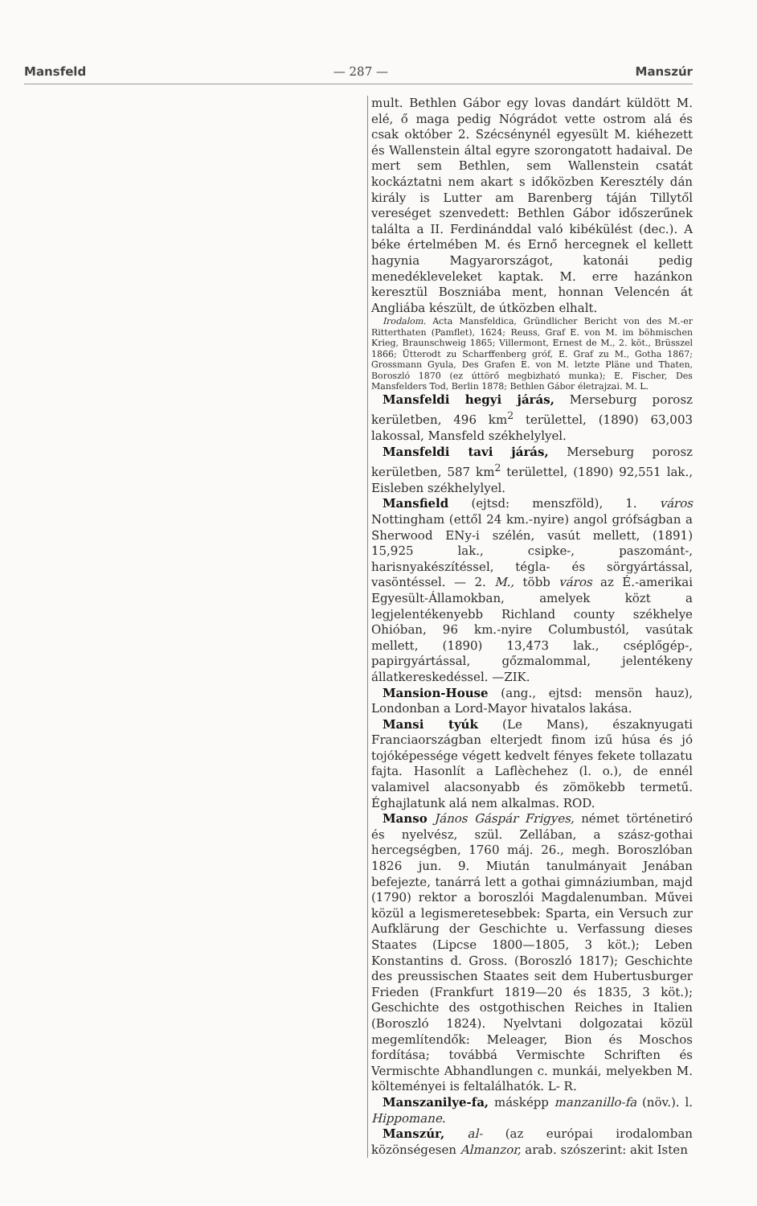Mansfeld — 287 — Manszúr
mult. Bethlen Gábor egy lovas dandárt küldött M. elé, ő maga pedig Nógrádot vette ostrom alá és csak október 2. Szécsénynél egyesült M. kiéhezett és Wallenstein által egyre szorongatott hadaival. De mert sem Bethlen, sem Wallenstein csatát kockáztatni nem akart s időközben Keresztély dán király is Lutter am Barenberg táján Tillytől vereséget szenvedett: Bethlen Gábor időszerűnek találta a II. Ferdinánddal való kibékülést (dec.). A béke értelmében M. és Ernő hercegnek el kellett hagynia Magyarországot, katonái pedig menedékleveleket kaptak. M. erre hazánkon keresztül Boszniába ment, honnan Velencén át Angliába készült, de útközben elhalt.
Irodalom. Acta Mansfeldica, Gründlicher Bericht von des M.-er Ritterthaten (Pamflet), 1624; Reuss, Graf E. von M. im böhmischen Krieg, Braunschweig 1865; Villermont, Ernest de M., 2. köt., Brüsszel 1866; Ütterodt zu Scharffenberg gróf, E. Graf zu M., Gotha 1867; Grossmann Gyula, Des Grafen E. von M. letzte Pläne und Thaten, Boroszló 1870 (ez úttörő megbizható munka); E. Fischer, Des Mansfelders Tod, Berlin 1878; Bethlen Gábor életrajzai. M. L.
Mansfeldi hegyi járás, Merseburg porosz kerületben, 496 km<sup>2</sup> területtel, (1890) 63,003 lakossal, Mansfeld székhelylyel.
Mansfeldi tavi járás, Merseburg porosz kerületben, 587 km<sup>2</sup> területtel, (1890) 92,551 lak., Eisleben székhelylyel.
Mansfield (ejtsd: menszföld), 1. város Nottingham (ettől 24 km.-nyire) angol grófságban a Sherwood ENy-i szélén, vasút mellett, (1891) 15,925 lak., csipke-, paszománt-, harisnyakészítéssel, tégla- és sörgyártással, vasöntéssel. — 2. M., több város az É.-amerikai Egyesült-Államokban, amelyek közt a legjelentékenyebb Richland county székhelye Ohióban, 96 km.-nyire Columbustól, vasútak mellett, (1890) 13,473 lak., cséplőgép-, papirgyártással, gőzmalommal, jelentékeny állatkereskedéssel. —ZIK.
Mansion-House (ang., ejtsd: mensön hauz), Londonban a Lord-Mayor hivatalos lakása.
Mansi tyúk (Le Mans), északnyugati Franciaországban elterjedt finom izű húsa és jó tojóképessége végett kedvelt fényes fekete tollazatu fajta. Hasonlít a Laflèchehez (l. o.), de ennél valamivel alacsonyabb és zömökebb termetű. Éghajlatunk alá nem alkalmas. ROD.
Manso János Gáspár Frigyes, német történetiró és nyelvész, szül. Zellában, a szász-gothai hercegségben, 1760 máj. 26., megh. Boroszlóban 1826 jun. 9. Miután tanulmányait Jenában befejezte, tanárrá lett a gothai gimnáziumban, majd (1790) rektor a boroszlói Magdalenumban. Művei közül a legismeretesebbek: Sparta, ein Versuch zur Aufklärung der Geschichte u. Verfassung dieses Staates (Lipcse 1800—1805, 3 köt.); Leben Konstantins d. Gross. (Boroszló 1817); Geschichte des preussischen Staates seit dem Hubertusburger Frieden (Frankfurt 1819—20 és 1835, 3 köt.); Geschichte des ostgothischen Reiches in Italien (Boroszló 1824). Nyelvtani dolgozatai közül megemlítendők: Meleager, Bion és Moschos fordítása; továbbá Vermischte Schriften és Vermischte Abhandlungen c. munkái, melyekben M. költeményei is feltalálhatók. L- R.
Manszanilye-fa, másképp manzanillo-fa (növ.). l. Hippomane.
Manszúr, al- (az európai irodalomban közönségesen Almanzor, arab. szószerint: akit Isten